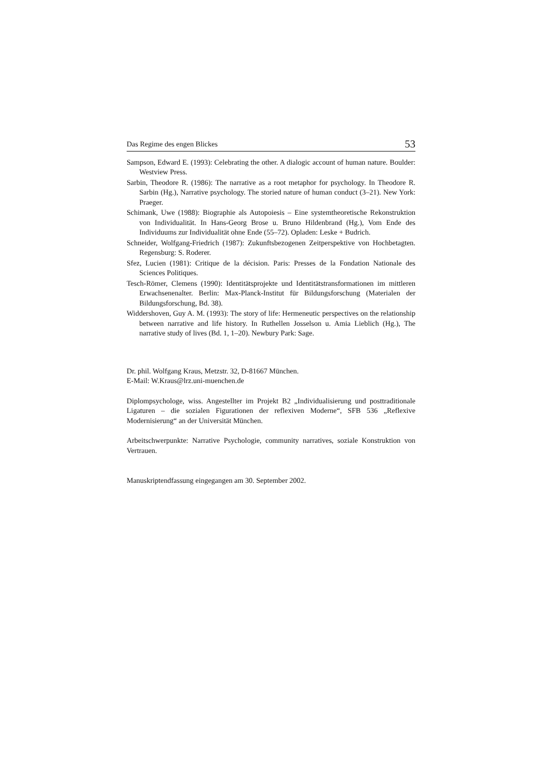Das Regime des engen Blickes 53
Sampson, Edward E. (1993): Celebrating the other. A dialogic account of human nature. Boulder: Westview Press.
Sarbin, Theodore R. (1986): The narrative as a root metaphor for psychology. In Theodore R. Sarbin (Hg.), Narrative psychology. The storied nature of human conduct (3–21). New York: Praeger.
Schimank, Uwe (1988): Biographie als Autopoiesis – Eine systemtheoretische Rekonstruktion von Individualität. In Hans-Georg Brose u. Bruno Hildenbrand (Hg.), Vom Ende des Individuums zur Individualität ohne Ende (55–72). Opladen: Leske + Budrich.
Schneider, Wolfgang-Friedrich (1987): Zukunftsbezogenen Zeitperspektive von Hochbetagten. Regensburg: S. Roderer.
Sfez, Lucien (1981): Critique de la décision. Paris: Presses de la Fondation Nationale des Sciences Politiques.
Tesch-Römer, Clemens (1990): Identitätsprojekte und Identitätstransformationen im mittleren Erwachsenenalter. Berlin: Max-Planck-Institut für Bildungsforschung (Materialen der Bildungsforschung, Bd. 38).
Widdershoven, Guy A. M. (1993): The story of life: Hermeneutic perspectives on the relationship between narrative and life history. In Ruthellen Josselson u. Amia Lieblich (Hg.), The narrative study of lives (Bd. 1, 1–20). Newbury Park: Sage.
Dr. phil. Wolfgang Kraus, Metzstr. 32, D-81667 München.
E-Mail: W.Kraus@lrz.uni-muenchen.de
Diplompsychologe, wiss. Angestellter im Projekt B2 „Individualisierung und posttraditionale Ligaturen – die sozialen Figurationen der reflexiven Moderne“, SFB 536 „Reflexive Modernisierung“ an der Universität München.
Arbeitschwerpunkte: Narrative Psychologie, community narratives, soziale Konstruktion von Vertrauen.
Manuskriptendfassung eingegangen am 30. September 2002.